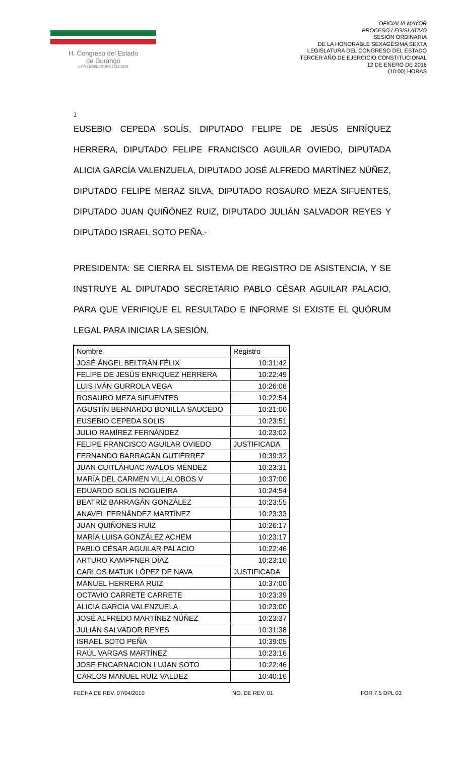H. Congreso del Estado
de Durango
LXVI LEGISLATURA 2013 2016
OFICIALÍA MAYOR
PROCESO LEGISLATIVO
SESIÓN ORDINARIA
DE LA HONORABLE SEXAGÉSIMA SEXTA
LEGISLATURA DEL CONGRESO DEL ESTADO
TERCER AÑO DE EJERCICIO CONSTITUCIONAL
12 DE ENERO DE 2016
(10:00) HORAS
2
EUSEBIO CEPEDA SOLÍS, DIPUTADO FELIPE DE JESÚS ENRÍQUEZ HERRERA, DIPUTADO FELIPE FRANCISCO AGUILAR OVIEDO, DIPUTADA ALICIA GARCÍA VALENZUELA, DIPUTADO JOSÉ ALFREDO MARTÍNEZ NÚÑEZ, DIPUTADO FELIPE MERAZ SILVA, DIPUTADO ROSAURO MEZA SIFUENTES, DIPUTADO JUAN QUIÑÓNEZ RUIZ, DIPUTADO JULIÁN SALVADOR REYES Y DIPUTADO ISRAEL SOTO PEÑA.-
PRESIDENTA: SE CIERRA EL SISTEMA DE REGISTRO DE ASISTENCIA, Y SE INSTRUYE AL DIPUTADO SECRETARIO PABLO CÉSAR AGUILAR PALACIO, PARA QUE VERIFIQUE EL RESULTADO E INFORME SI EXISTE EL QUÓRUM LEGAL PARA INICIAR LA SESIÓN.
| Nombre | Registro |
| JOSÉ ÁNGEL BELTRÁN FÉLIX | 10:31:42 |
| FELIPE DE JESÚS ENRIQUEZ HERRERA | 10:22:49 |
| LUIS IVÁN GURROLA VEGA | 10:26:06 |
| ROSAURO MEZA SIFUENTES | 10:22:54 |
| AGUSTÍN BERNARDO BONILLA SAUCEDO | 10:21:00 |
| EUSEBIO CEPEDA SOLIS | 10:23:51 |
| JULIO RAMÍREZ FERNÁNDEZ | 10:23:02 |
| FELIPE FRANCISCO AGUILAR OVIEDO | JUSTIFICADA |
| FERNANDO BARRAGÁN GUTIÉRREZ | 10:39:32 |
| JUAN CUITLÁHUAC AVALOS MÉNDEZ | 10:23:31 |
| MARÍA DEL CARMEN VILLALOBOS V | 10:37:00 |
| EDUARDO SOLIS NOGUEIRA | 10:24:54 |
| BEATRIZ BARRAGÁN GONZÁLEZ | 10:23:55 |
| ANAVEL FERNÁNDEZ MARTÍNEZ | 10:23:33 |
| JUAN QUIÑONES RUIZ | 10:26:17 |
| MARÍA LUISA GONZÁLEZ ACHEM | 10:23:17 |
| PABLO CÉSAR AGUILAR PALACIO | 10:22:46 |
| ARTURO KAMPFNER DÍAZ | 10:23:10 |
| CARLOS MATUK LÓPEZ DE NAVA | JUSTIFICADA |
| MANUEL HERRERA RUIZ | 10:37:00 |
| OCTAVIO CARRETE CARRETE | 10:23:39 |
| ALICIA GARCIA VALENZUELA | 10:23:00 |
| JOSÉ ALFREDO MARTÍNEZ NÚÑEZ | 10:23:37 |
| JULIÁN SALVADOR REYES | 10:31:38 |
| ISRAEL SOTO PEÑA | 10:39:05 |
| RAÚL VARGAS MARTÍNEZ | 10:23:16 |
| JOSE ENCARNACION LUJAN SOTO | 10:22:46 |
| CARLOS MANUEL RUIZ VALDEZ | 10:40:16 |
FECHA DE REV. 07/04/2010 NO. DE REV. 01 FOR 7.5 DPL 03